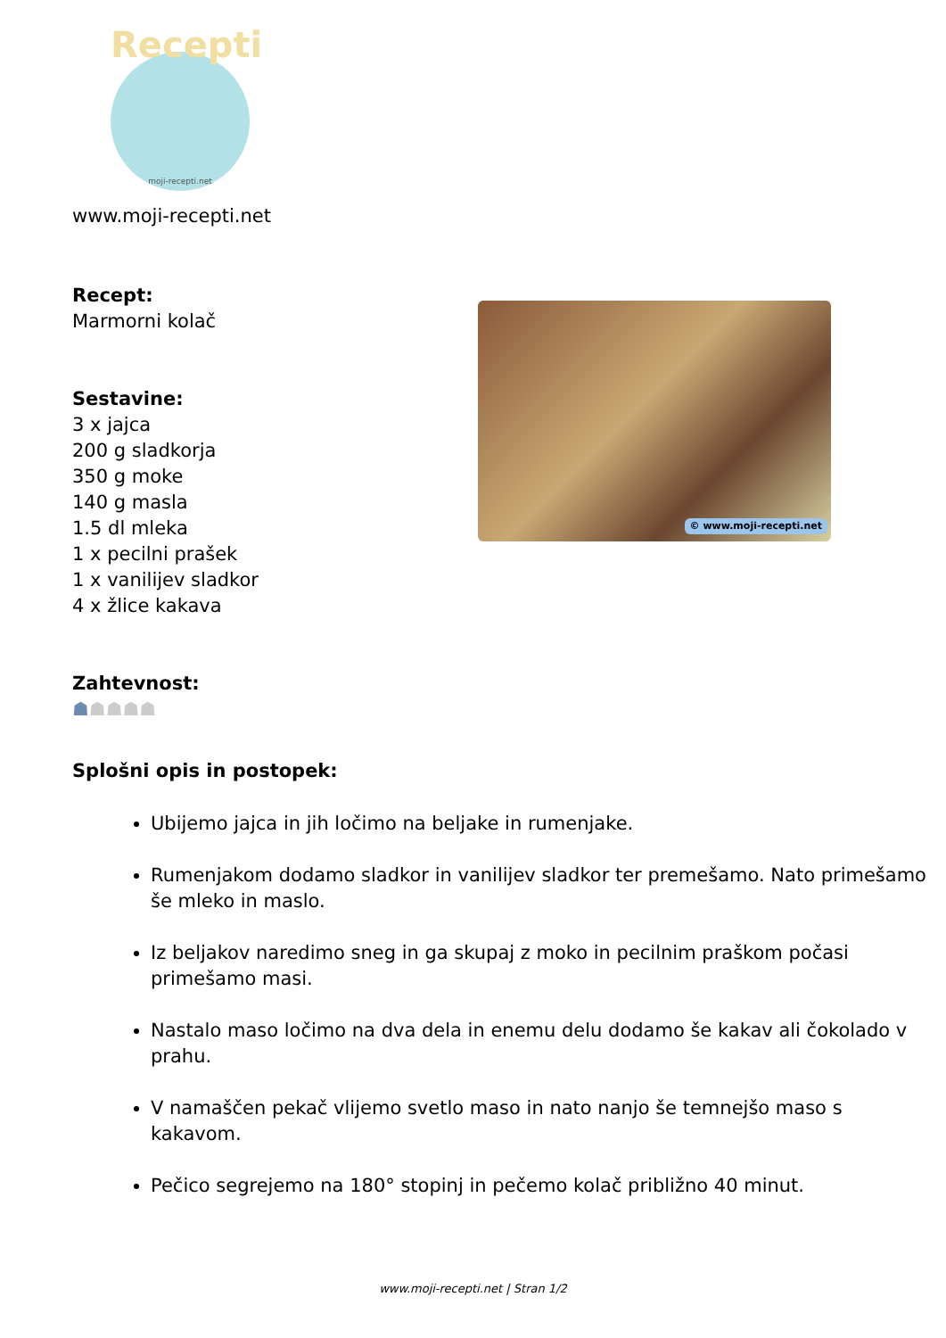Recepti
moji-recepti.net
www.moji-recepti.net
Recept:
Marmorni kolač
Sestavine:
3 x jajca
200 g sladkorja
350 g moke
140 g masla
1.5 dl mleka
1 x pecilni prašek
1 x vanilijev sladkor
4 x žlice kakava
© www.moji-recepti.net
Zahtevnost:
☗☗☗☗☗
Splošni opis in postopek:
Ubijemo jajca in jih ločimo na beljake in rumenjake.
Rumenjakom dodamo sladkor in vanilijev sladkor ter premešamo. Nato primešamo še mleko in maslo.
Iz beljakov naredimo sneg in ga skupaj z moko in pecilnim praškom počasi primešamo masi.
Nastalo maso ločimo na dva dela in enemu delu dodamo še kakav ali čokolado v prahu.
V namaščen pekač vlijemo svetlo maso in nato nanjo še temnejšo maso s kakavom.
Pečico segrejemo na 180° stopinj in pečemo kolač približno 40 minut.
www.moji-recepti.net | Stran 1/2